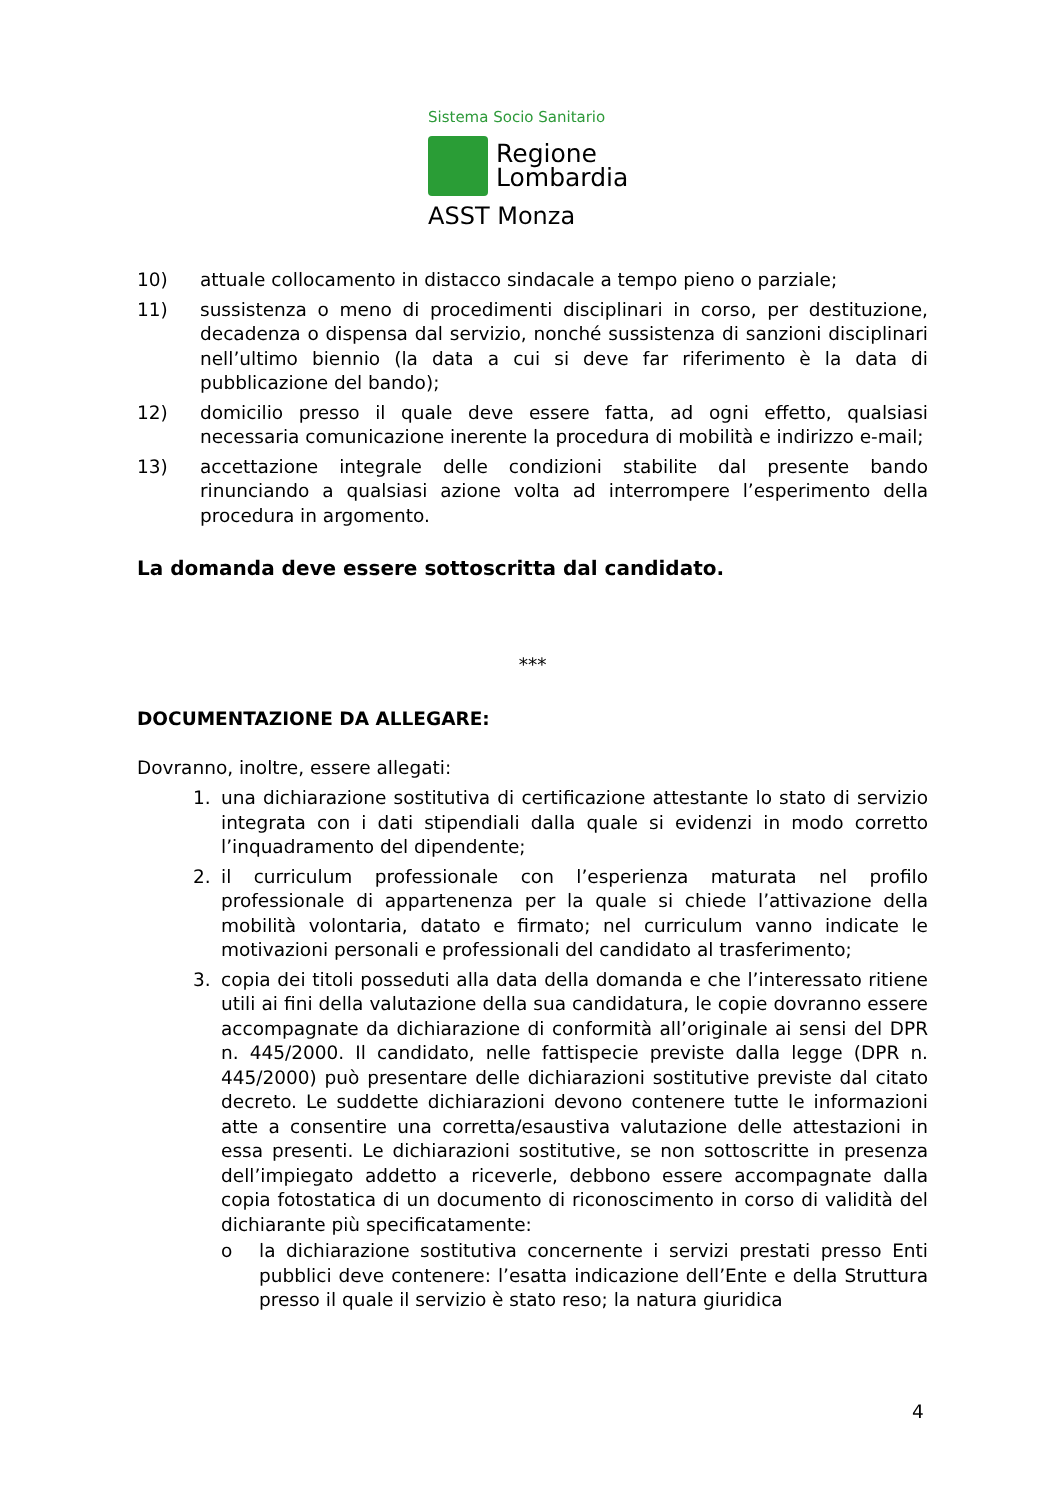Sistema Socio Sanitario
Regione
Lombardia
ASST Monza
10) attuale collocamento in distacco sindacale a tempo pieno o parziale;
11) sussistenza o meno di procedimenti disciplinari in corso, per destituzione, decadenza o dispensa dal servizio, nonché sussistenza di sanzioni disciplinari nell’ultimo biennio (la data a cui si deve far riferimento è la data di pubblicazione del bando);
12) domicilio presso il quale deve essere fatta, ad ogni effetto, qualsiasi necessaria comunicazione inerente la procedura di mobilità e indirizzo e-mail;
13) accettazione integrale delle condizioni stabilite dal presente bando rinunciando a qualsiasi azione volta ad interrompere l’esperimento della procedura in argomento.
La domanda deve essere sottoscritta dal candidato.
***
DOCUMENTAZIONE DA ALLEGARE:
Dovranno, inoltre, essere allegati:
1. una dichiarazione sostitutiva di certificazione attestante lo stato di servizio integrata con i dati stipendiali dalla quale si evidenzi in modo corretto l’inquadramento del dipendente;
2. il curriculum professionale con l’esperienza maturata nel profilo professionale di appartenenza per la quale si chiede l’attivazione della mobilità volontaria, datato e firmato; nel curriculum vanno indicate le motivazioni personali e professionali del candidato al trasferimento;
3. copia dei titoli posseduti alla data della domanda e che l’interessato ritiene utili ai fini della valutazione della sua candidatura, le copie dovranno essere accompagnate da dichiarazione di conformità all’originale ai sensi del DPR n. 445/2000. Il candidato, nelle fattispecie previste dalla legge (DPR n. 445/2000) può presentare delle dichiarazioni sostitutive previste dal citato decreto. Le suddette dichiarazioni devono contenere tutte le informazioni atte a consentire una corretta/esaustiva valutazione delle attestazioni in essa presenti. Le dichiarazioni sostitutive, se non sottoscritte in presenza dell’impiegato addetto a riceverle, debbono essere accompagnate dalla copia fotostatica di un documento di riconoscimento in corso di validità del dichiarante più specificatamente:
o la dichiarazione sostitutiva concernente i servizi prestati presso Enti pubblici deve contenere: l’esatta indicazione dell’Ente e della Struttura presso il quale il servizio è stato reso; la natura giuridica
4